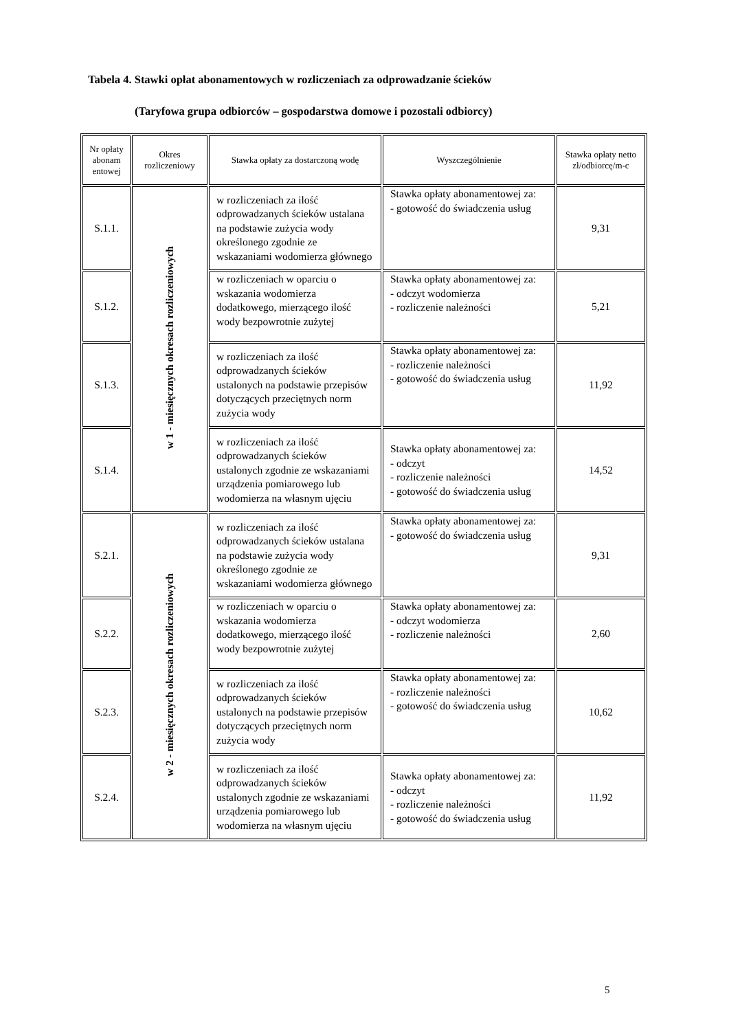Tabela 4. Stawki opłat abonamentowych w rozliczeniach za odprowadzanie ścieków
(Taryfowa grupa odbiorców – gospodarstwa domowe i pozostali odbiorcy)
| Nr opłaty abonam entowej | Okres rozliczeniowy | Stawka opłaty za dostarczoną wodę | Wyszczególnienie | Stawka opłaty netto zł/odbiorcę/m-c |
| --- | --- | --- | --- | --- |
| S.1.1. | w 1 - miesięcznych okresach rozliczeniowych | w rozliczeniach za ilość odprowadzanych ścieków ustalana na podstawie zużycia wody określonego zgodnie ze wskazaniami wodomierza głównego | Stawka opłaty abonamentowej za: - gotowość do świadczenia usług | 9,31 |
| S.1.2. | | w rozliczeniach w oparciu o wskazania wodomierza dodatkowego, mierzącego ilość wody bezpowrotnie zużytej | Stawka opłaty abonamentowej za: - odczyt wodomierza - rozliczenie należności | 5,21 |
| S.1.3. | | w rozliczeniach za ilość odprowadzanych ścieków ustalonych na podstawie przepisów dotyczących przeciętnych norm zużycia wody | Stawka opłaty abonamentowej za: - rozliczenie należności - gotowość do świadczenia usług | 11,92 |
| S.1.4. | | w rozliczeniach za ilość odprowadzanych ścieków ustalonych zgodnie ze wskazaniami urządzenia pomiarowego lub wodomierza na własnym ujęciu | Stawka opłaty abonamentowej za: - odczyt - rozliczenie należności - gotowość do świadczenia usług | 14,52 |
| S.2.1. | w 2 - miesięcznych okresach rozliczeniowych | w rozliczeniach za ilość odprowadzanych ścieków ustalana na podstawie zużycia wody określonego zgodnie ze wskazaniami wodomierza głównego | Stawka opłaty abonamentowej za: - gotowość do świadczenia usług | 9,31 |
| S.2.2. | | w rozliczeniach w oparciu o wskazania wodomierza dodatkowego, mierzącego ilość wody bezpowrotnie zużytej | Stawka opłaty abonamentowej za: - odczyt wodomierza - rozliczenie należności | 2,60 |
| S.2.3. | | w rozliczeniach za ilość odprowadzanych ścieków ustalonych na podstawie przepisów dotyczących przeciętnych norm zużycia wody | Stawka opłaty abonamentowej za: - rozliczenie należności - gotowość do świadczenia usług | 10,62 |
| S.2.4. | | w rozliczeniach za ilość odprowadzanych ścieków ustalonych zgodnie ze wskazaniami urządzenia pomiarowego lub wodomierza na własnym ujęciu | Stawka opłaty abonamentowej za: - odczyt - rozliczenie należności - gotowość do świadczenia usług | 11,92 |
5